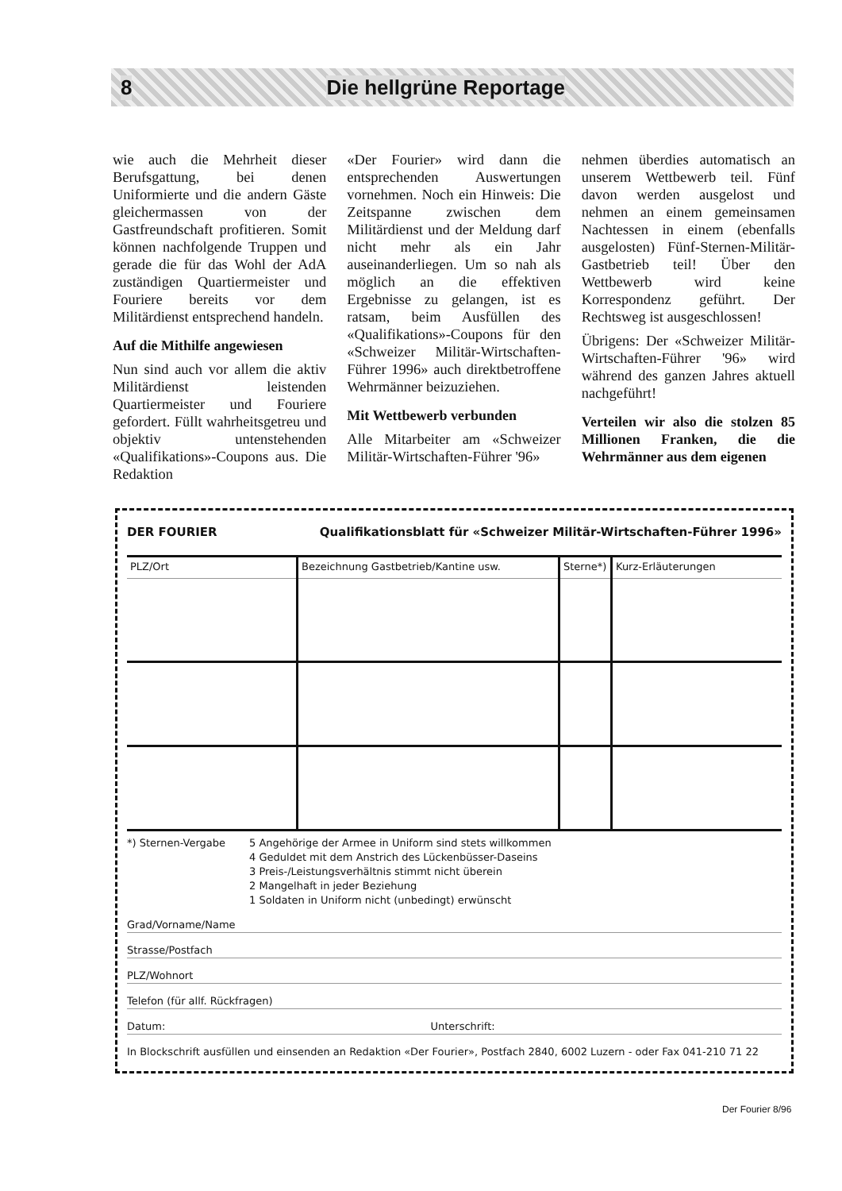8 Die hellgrüne Reportage
wie auch die Mehrheit dieser Berufsgattung, bei denen Uniformierte und die andern Gäste gleichermassen von der Gastfreundschaft profitieren. Somit können nachfolgende Truppen und gerade die für das Wohl der AdA zuständigen Quartiermeister und Fouriere bereits vor dem Militärdienst entsprechend handeln.
Auf die Mithilfe angewiesen
Nun sind auch vor allem die aktiv Militärdienst leistenden Quartiermeister und Fouriere gefordert. Füllt wahrheitsgetreu und objektiv untenstehenden «Qualifikations»-Coupons aus. Die Redaktion
«Der Fourier» wird dann die entsprechenden Auswertungen vornehmen. Noch ein Hinweis: Die Zeitspanne zwischen dem Militärdienst und der Meldung darf nicht mehr als ein Jahr auseinanderliegen. Um so nah als möglich an die effektiven Ergebnisse zu gelangen, ist es ratsam, beim Ausfüllen des «Qualifikations»-Coupons für den «Schweizer Militär-Wirtschaften-Führer 1996» auch direktbetroffene Wehrmänner beizuziehen.
Mit Wettbewerb verbunden
Alle Mitarbeiter am «Schweizer Militär-Wirtschaften-Führer '96»
nehmen überdies automatisch an unserem Wettbewerb teil. Fünf davon werden ausgelost und nehmen an einem gemeinsamen Nachtessen in einem (ebenfalls ausgelosten) Fünf-Sternen-Militär-Gastbetrieb teil! Über den Wettbewerb wird keine Korrespondenz geführt. Der Rechtsweg ist ausgeschlossen!
Übrigens: Der «Schweizer Militär-Wirtschaften-Führer '96» wird während des ganzen Jahres aktuell nachgeführt!
Verteilen wir also die stolzen 85 Millionen Franken, die die Wehrmänner aus dem eigenen
DER FOURIER Qualifikationsblatt für «Schweizer Militär-Wirtschaften-Führer 1996»
| PLZ/Ort | Bezeichnung Gastbetrieb/Kantine usw. | Sterne*) | Kurz-Erläuterungen |
*) Sternen-Vergabe 5 Angehörige der Armee in Uniform sind stets willkommen
4 Geduldet mit dem Anstrich des Lückenbüsser-Daseins
3 Preis-/Leistungsverhältnis stimmt nicht überein
2 Mangelhaft in jeder Beziehung
1 Soldaten in Uniform nicht (unbedingt) erwünscht
Grad/Vorname/Name
Strasse/Postfach
PLZ/Wohnort
Telefon (für allf. Rückfragen)
Datum: Unterschrift:
In Blockschrift ausfüllen und einsenden an Redaktion «Der Fourier», Postfach 2840, 6002 Luzern - oder Fax 041-210 71 22
Der Fourier 8/96